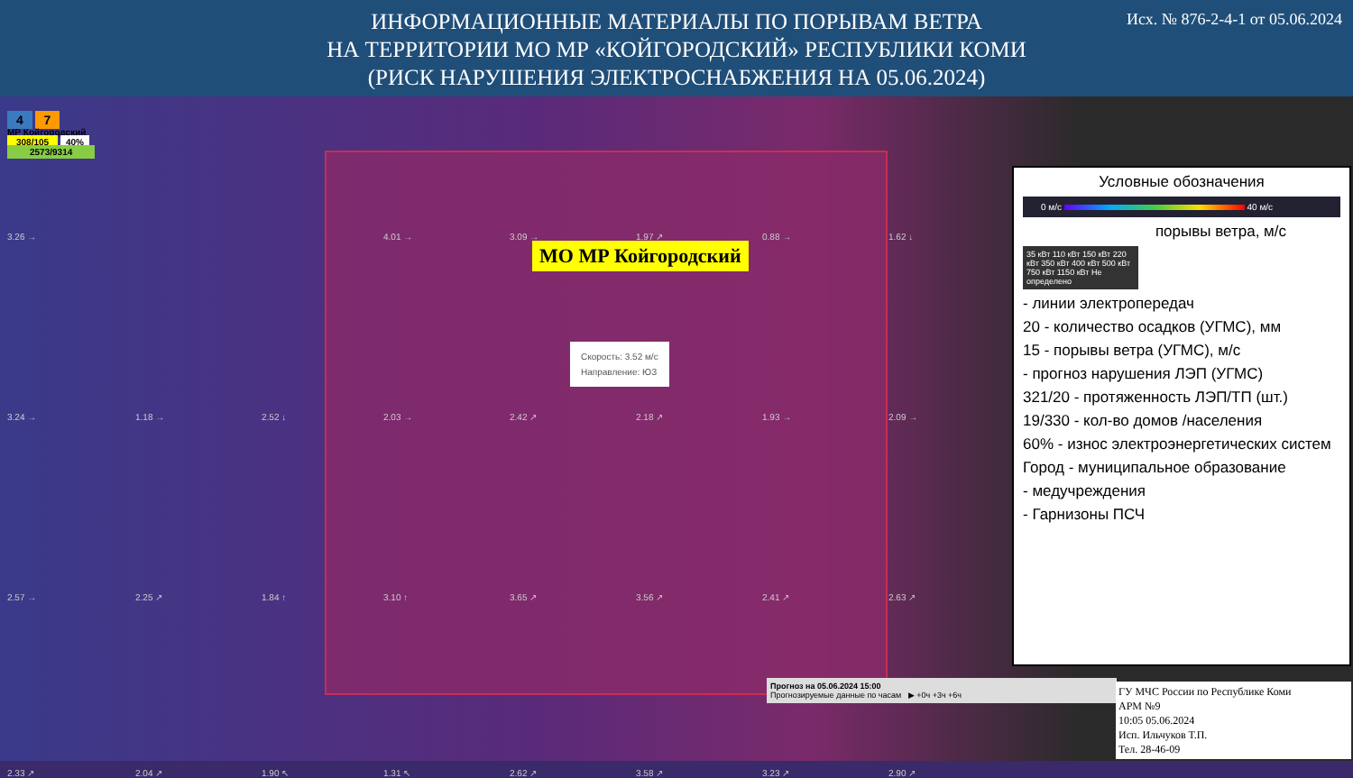Исх. № 876-2-4-1 от 05.06.2024
ИНФОРМАЦИОННЫЕ МАТЕРИАЛЫ ПО ПОРЫВАМ ВЕТРА
НА ТЕРРИТОРИИ МО МР «КОЙГОРОДСКИЙ» РЕСПУБЛИКИ КОМИ
(РИСК НАРУШЕНИЯ ЭЛЕКТРОСНАБЖЕНИЯ НА 05.06.2024)
4 7
МР Койгородский
308/105 40%
2573/9314
3.26 → 4.01 → 3.09 → 1.97 ↗ 0.88 → 1.62 ↓
3.24 → 1.18 → 2.52 ↓ 2.03 → 2.42 ↗ 2.18 ↗ 1.93 → 2.09 →
2.57 → 2.25 ↗ 1.84 ↑ 3.10 ↑ 3.65 ↗ 3.56 ↗ 2.41 ↗ 2.63 ↗
2.33 ↗ 2.04 ↗ 1.90 ↖ 1.31 ↖ 2.62 ↗ 3.58 ↗ 3.23 ↗ 2.90 ↗
МО МР Койгородский
Скорость: 3.52 м/с
Направление: ЮЗ
Прогноз на 05.06.2024 15:00
Прогнозируемые данные по часам ▶ +0ч +3ч +6ч
Условные обозначения
0 м/с 40 м/с
порывы ветра, м/с
35 кВт 110 кВт 150 кВт 220 кВт 350 кВт 400 кВт 500 кВт 750 кВт 1150 кВт Не определено
- линии электропередач
20 - количество осадков (УГМС), мм
15 - порывы ветра (УГМС), м/с
- прогноз нарушения ЛЭП (УГМС)
321/20 - протяженность ЛЭП/ТП (шт.)
19/330 - кол-во домов /населения
60% - износ электроэнергетических систем
Город - муниципальное образование
- медучреждения
- Гарнизоны ПСЧ
ГУ МЧС России по Республике Коми
АРМ №9
10:05 05.06.2024
Исп. Ильчуков Т.П.
Тел. 28-46-09